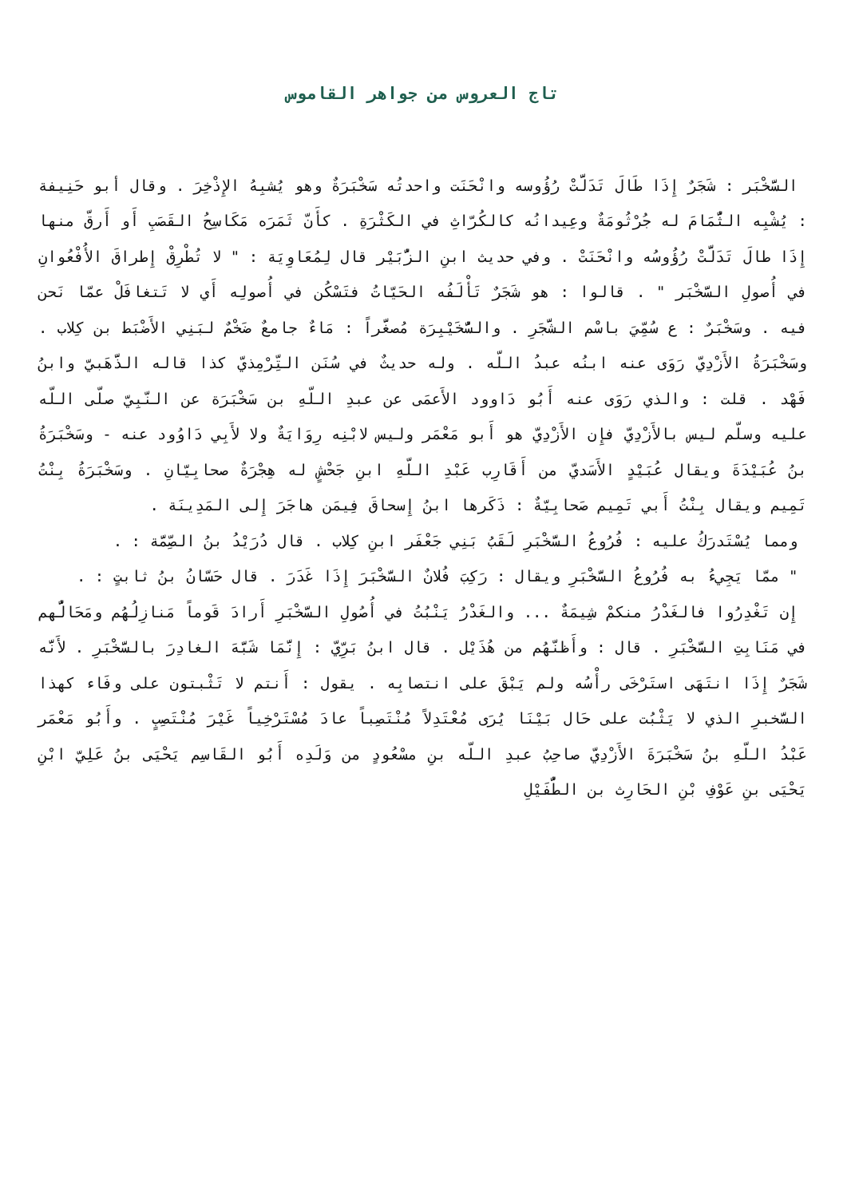تاج العروس من جواهر القاموس
السَّخْبَر : شَجَرٌ إِذَا طَالَ تَدَلَّتْ رُؤُوسه وانْحَنَت واحدتُه سَخْبَرَةٌ وهو يُشبِهُ الإِذْخِرَ . وقال أبو حَنِيفة : يُشْبِه الثُّمَامَ له جُرْثُومَةٌ وعِيدانُه كالكُرّاثِ في الكَثْرَةِ . كأَنّ ثَمَرَه مَكَاسِحُ القَصَبِ أَو أَرقّ منها إِذَا طالَ تَدَلَّتْ رُؤُوسُه وانْحَنَتْ . وفي حديث ابنِ الزُّبَيْر قال لِمُعَاوِيَة : " لا تُطْرِقْ إِطراقَ الأُفْعُوانِ في أُصولِ السَّخْبَر " . قالوا : هو شَجَرٌ تَأْلَفُه الحَيّاتُ فتَسْكُن في أُصولِه أَي لا تَتغافَلْ عمّا نَحن فيه . وسَخْبَرٌ : ع سُمِّيَ باسْم الشَّجَرِ . والسُّخَيْبِرَة مُصغَّراً : مَاءٌ جامعٌ ضَخْمٌ لبَنِي الأَضْبَط بن كِلاب . وسَخْبَرَةُ الأَزْدِيّ رَوَى عنه ابنُه عبدُ اللّه . وله حديثٌ في سُنَن التِّرْمِذيّ كذا قاله الذَّهَبيّ وابنُ فَهْد . قلت : والذي رَوَى عنه أَبُو دَاوود الأَعمَى عن عبدِ اللّهِ بن سَخْبَرَة عن النّبِيّ صلّى اللّه عليه وسلّم ليس بالأَزْدِيّ فإِن الأَزْدِيّ هو أَبو مَعْمَر وليس لابْنِه رِوَايَةٌ ولا لأَبِي دَاوُود عنه - وسَخْبَرَةُ بنُ عُبَيْدَةَ ويقال عُبَيْدٍ الأَسَديّ من أَقَارِب عَبْدِ اللّهِ ابنِ جَحْشٍ له هِجْرَةٌ صحابِيّانِ . وسَخْبَرَةُ بِنْتُ تَمِيم ويقال بِنْتُ أَبي تَمِيم صَحابِيّةٌ : ذَكَرها ابنُ إِسحاقَ فِيمَن هاجَرَ إِلى المَدِينَة .
ومما يُسْتَدرَكُ عليه : فُرُوعُ السَّخْبَرِ لَقَبُ بَنِي جَعْفَر ابنِ كِلاب . قال دُرَيْدُ بنُ الصِّمَّة : .
" ممّا يَجِيءُ به فُرُوعُ السَّخْبَرِ ويقال : رَكِبَ فُلانٌ السَّخْبَرَ إِذَا غَدَرَ . قال حَسّانُ بنُ ثابتٍ : .
إِن تَغْدِرُوا فالغَدْرُ منكمْ شِيمَةٌ ... والغَدْرُ يَنْبُتُ في أُصُولِ السَّخْبَرِ أَرادَ قَوماً مَنازِلُهُم ومَحَالُّهم في مَنَابِتِ السَّخْبَرِ . قال : وأَظنّهُم من هُذَيْل . قال ابنُ بَرِّيّ : إِنَّمَا شَبَّهَ الغادِرَ بالسَّخْبَرِ . لأَنَّه شَجَرٌ إِذَا انتَهَى استَرْخَى رأْسُه ولم يَبْقَ على انتصابِه . يقول : أَنتم لا تَثْبتون على وفَاء كهذا السَّخبرِ الذي لا يَثْبُت على حَال بَيْنَا يُرَى مُعْتَدِلاً مُنْتَصِباً عادَ مُسْتَرْخِياً غَيْرَ مُنْتَصِبٍ . وأَبُو مَعْمَر عَبْدُ اللّهِ بنُ سَخْبَرَةَ الأَزْدِيّ صاحِبُ عبدِ اللّه بنِ مسْعُودٍ من وَلَدِه أَبُو القَاسِم يَحْيَى بنُ عَلِيّ ابْنِ يَحْيَى بنِ عَوْفِ بْنِ الحَارِث بن الطُّفَيْلِ